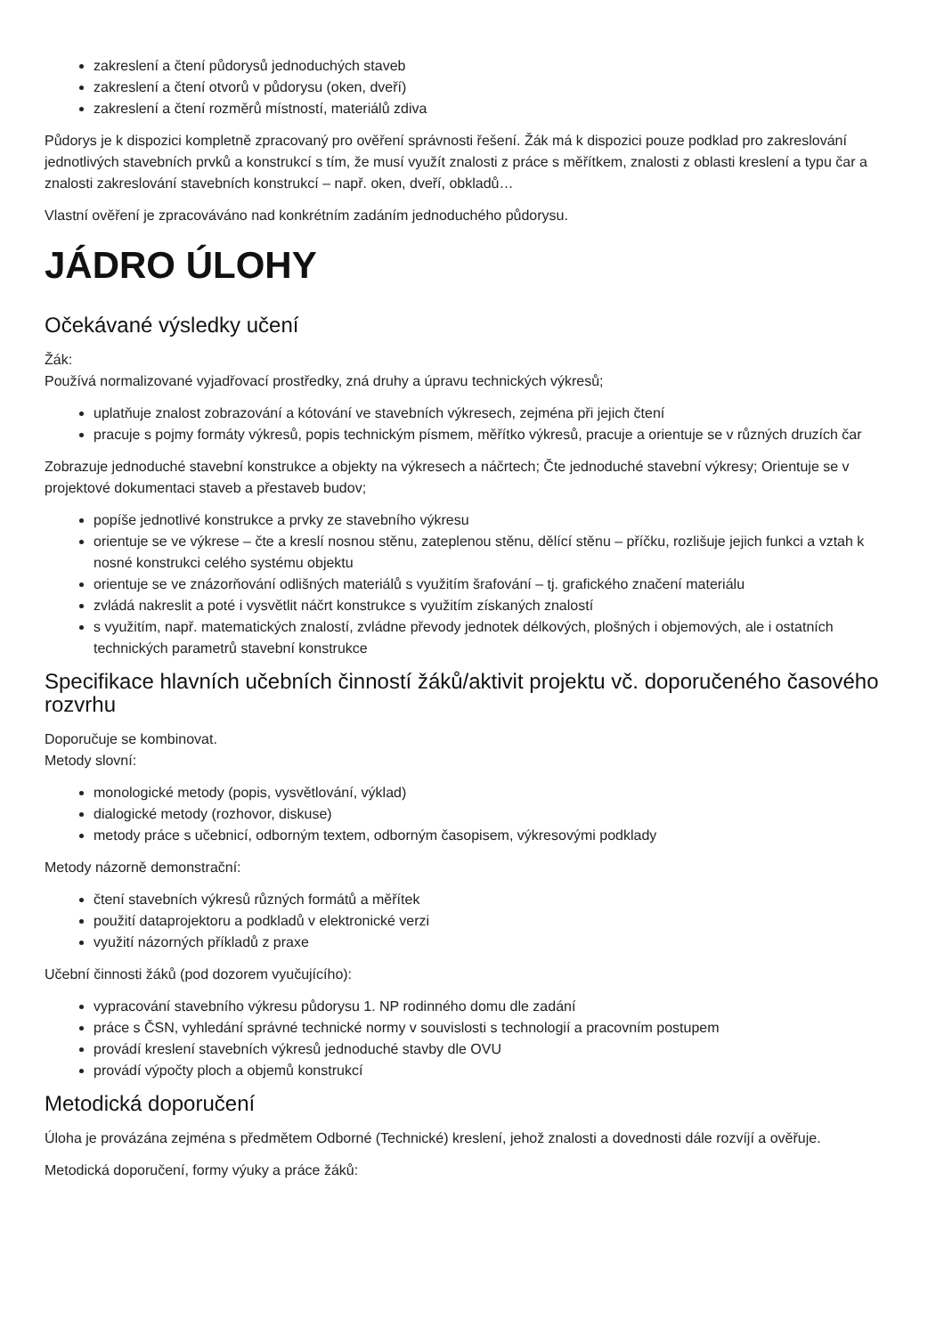zakreslení a čtení půdorysů jednoduchých staveb
zakreslení a čtení otvorů v půdorysu (oken, dveří)
zakreslení a čtení rozměrů místností, materiálů zdiva
Půdorys je k dispozici kompletně zpracovaný pro ověření správnosti řešení. Žák má k dispozici pouze podklad pro zakreslování jednotlivých stavebních prvků a konstrukcí s tím, že musí využít znalosti z práce s měřítkem, znalosti z oblasti kreslení a typu čar a znalosti zakreslování stavebních konstrukcí – např. oken, dveří, obkladů…
Vlastní ověření je zpracováváno nad konkrétním zadáním jednoduchého půdorysu.
JÁDRO ÚLOHY
Očekávané výsledky učení
Žák:
Používá normalizované vyjadřovací prostředky, zná druhy a úpravu technických výkresů;
uplatňuje znalost zobrazování a kótování ve stavebních výkresech, zejména při jejich čtení
pracuje s pojmy formáty výkresů, popis technickým písmem, měřítko výkresů, pracuje a orientuje se v různých druzích čar
Zobrazuje jednoduché stavební konstrukce a objekty na výkresech a náčrtech; Čte jednoduché stavební výkresy; Orientuje se v projektové dokumentaci staveb a přestaveb budov;
popíše jednotlivé konstrukce a prvky ze stavebního výkresu
orientuje se ve výkrese – čte a kreslí nosnou stěnu, zateplenou stěnu, dělící stěnu – příčku, rozlišuje jejich funkci a vztah k nosné konstrukci celého systému objektu
orientuje se ve znázorňování odlišných materiálů s využitím šrafování – tj. grafického značení materiálu
zvládá nakreslit a poté i vysvětlit náčrt konstrukce s využitím získaných znalostí
s využitím, např. matematických znalostí, zvládne převody jednotek délkových, plošných i objemových, ale i ostatních technických parametrů stavební konstrukce
Specifikace hlavních učebních činností žáků/aktivit projektu vč. doporučeného časového rozvrhu
Doporučuje se kombinovat.
Metody slovní:
monologické metody (popis, vysvětlování, výklad)
dialogické metody (rozhovor, diskuse)
metody práce s učebnicí, odborným textem, odborným časopisem, výkresovými podklady
Metody názorně demonstrační:
čtení stavebních výkresů různých formátů a měřítek
použití dataprojektoru a podkladů v elektronické verzi
využití názorných příkladů z praxe
Učební činnosti žáků (pod dozorem vyučujícího):
vypracování stavebního výkresu půdorysu 1. NP rodinného domu dle zadání
práce s ČSN, vyhledání správné technické normy v souvislosti s technologií a pracovním postupem
provádí kreslení stavebních výkresů jednoduché stavby dle OVU
provádí výpočty ploch a objemů konstrukcí
Metodická doporučení
Úloha je provázána zejména s předmětem Odborné (Technické) kreslení, jehož znalosti a dovednosti dále rozvíjí a ověřuje.
Metodická doporučení, formy výuky a práce žáků: